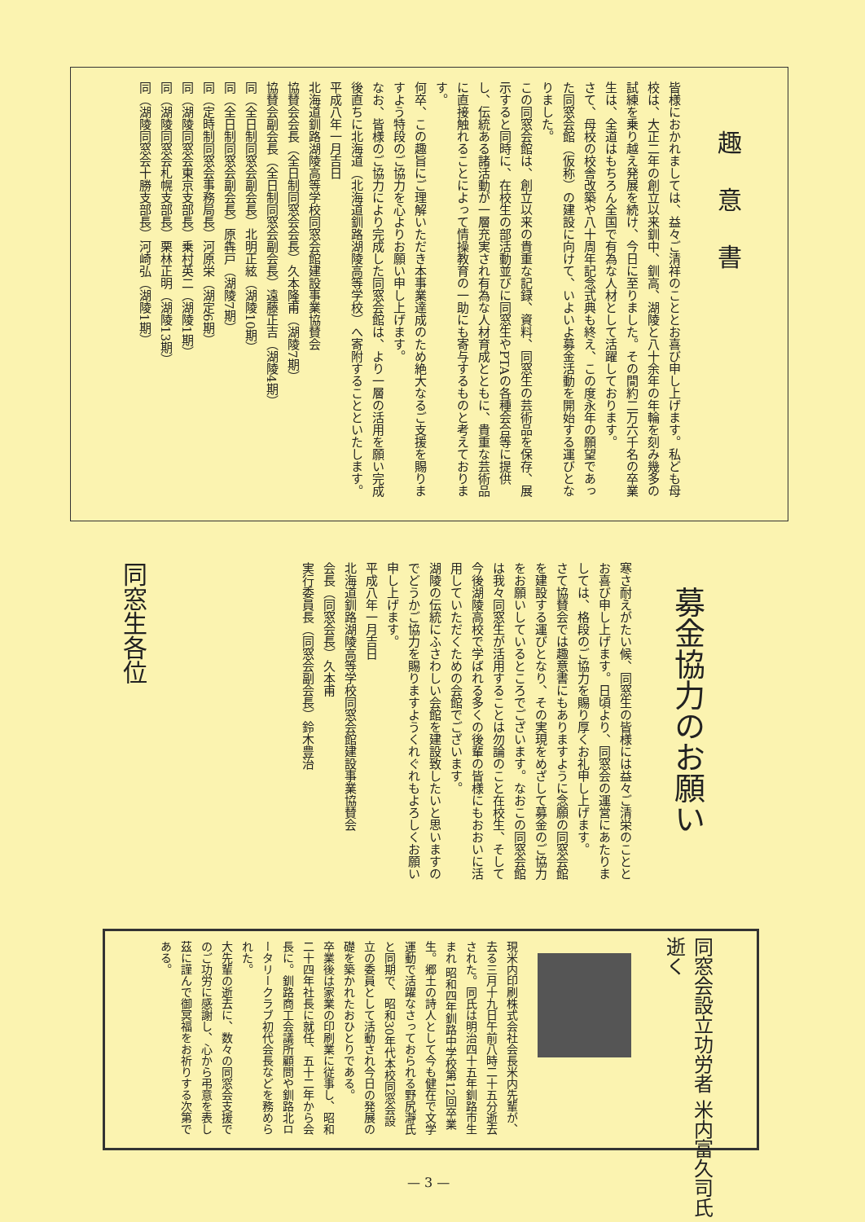趣意書
皆様におかれましては、益々ご清祥のこととお喜び申し上げます。私ども母校は、大正二年の創立以来釧中、釧高、湖陵と八十余年の年輪を刻み幾多の試練を乗り越え発展を続け、今日に至りました。その間約二万六千名の卒業生は、全道はもちろん全国で有為な人材として活躍しております。
さて、母校の校舎改築や八十周年記念式典も終え、この度永年の願望であった同窓会館（仮称）の建設に向けて、いよいよ募金活動を開始する運びとなりました。
この同窓会館は、創立以来の貴重な記録、資料、同窓生の芸術品を保存、展示すると同時に、在校生の部活動並びに同窓生やPTAの各種会合等に提供し、伝統ある諸活動が一層充実され有為な人材育成とともに、貴重な芸術品に直接触れることによって情操教育の一助にも寄与するものと考えております。
何卒、この趣旨にご理解いただき本事業達成のため絶大なるご支援を賜りますよう特段のご協力を心よりお願い申し上げます。
なお、皆様のご協力により完成した同窓会館は、より一層の活用を願い完成後直ちに北海道（北海道釧路湖陵高等学校）へ寄附することといたします。
平成八年一月吉日
北海道釧路湖陵高等学校同窓会館建設事業協賛会
協賛会会長（全日制同窓会会長）久本隆甫（湖陵7期）
協賛会副会長（全日制同窓会副会長）遠藤正吉（湖陵4期）
同（全日制同窓会副会長）北明正絃（湖陵10期）
同（全日制同窓会副会長）原犇戸（湖陵7期）
同（定時制同窓会事務局長）河原栄（湖定6期）
同（湖陵同窓会東京支部長）乗村英二（湖陵1期）
同（湖陵同窓会札幌支部長）栗林正明（湖陵13期）
同（湖陵同窓会十勝支部長）河崎弘（湖陵1期）
募金協力のお願い
寒さ耐えがたい候、同窓生の皆様には益々ご清栄のこととお喜び申し上げます。日頃より、同窓会の運営にあたりましては、格段のご協力を賜り厚くお礼申し上げます。
さて協賛会では趣意書にもありますように念願の同窓会館を建設する運びとなり、その実現をめざして募金のご協力をお願いしているところでございます。なおこの同窓会館は我々同窓生が活用することは勿論のこと在校生、そして今後湖陵高校で学ばれる多くの後輩の皆様にもおおいに活用していただくための会館でございます。
湖陵の伝統にふさわしい会館を建設致したいと思いますのでどうかご協力を賜りますようくれぐれもよろしくお願い申し上げます。
平成八年一月吉日
北海道釧路湖陵高等学校同窓会館建設事業協賛会
会長（同窓会長）久本甫
実行委員長（同窓会副会長）鈴木豊治
同窓生各位
同窓会設立功労者 米内富久司氏逝く
現米内印刷株式会社会長米内先輩が、去る三月十九日午前八時二十五分逝去された。同氏は明治四十五年釧路市生まれ 昭和四年釧路中学校第12回卒業生。郷土の詩人として今も健在で文学運動で活躍なさっておられる野尻瀞氏と同期で、昭和30年代本校同窓会設立の委員として活動され今日の発展の礎を築かれたおひとりである。
卒業後は家業の印刷業に従事し、昭和二十四年社長に就任、五十二年から会長に。釧路商工会議所顧問や釧路北ロータリークラブ初代会長などを務められた。
大先輩の逝去に、数々の同窓会支援でのご功労に感謝し、心から弔意を表し茲に謹んで御冥福をお祈りする次第である。
— 3 —